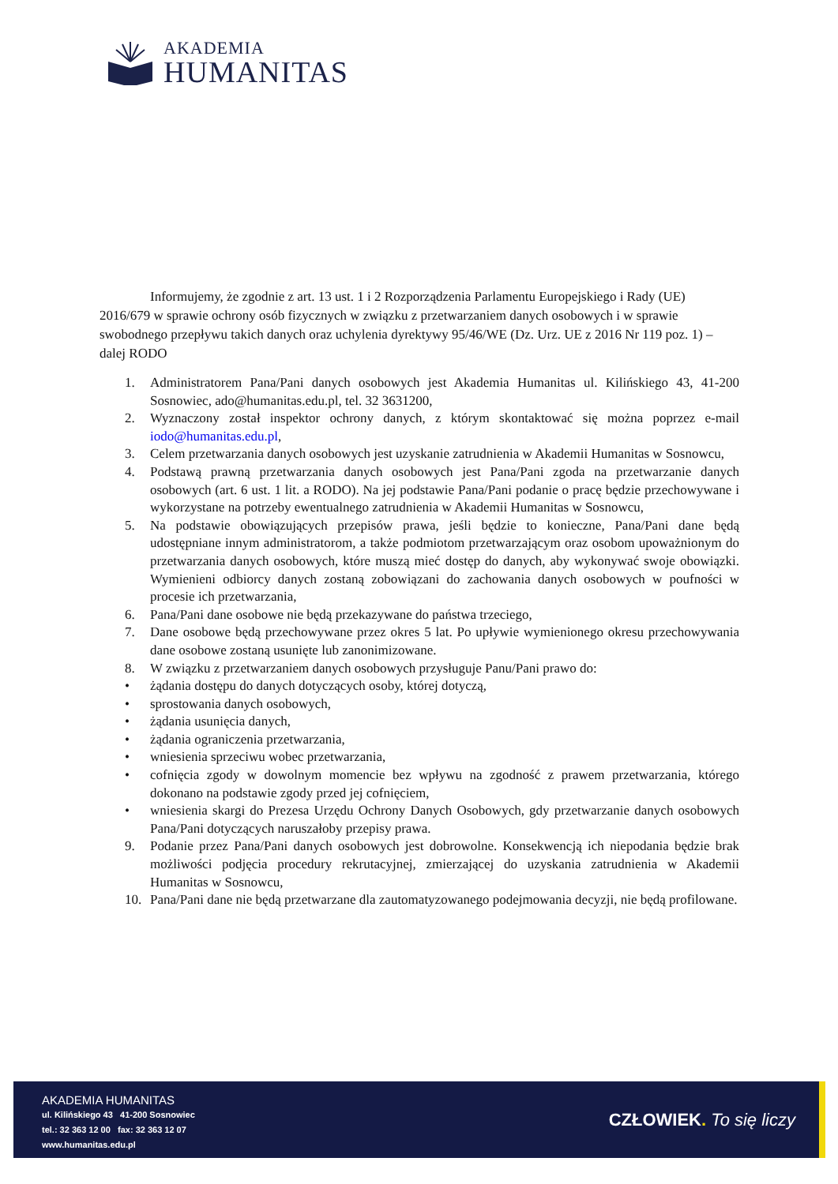AKADEMIA
HUMANITAS
Informujemy, że zgodnie z art. 13 ust. 1 i 2 Rozporządzenia Parlamentu Europejskiego i Rady (UE) 2016/679 w sprawie ochrony osób fizycznych w związku z przetwarzaniem danych osobowych i w sprawie swobodnego przepływu takich danych oraz uchylenia dyrektywy 95/46/WE (Dz. Urz. UE z 2016 Nr 119 poz. 1) – dalej RODO
1. Administratorem Pana/Pani danych osobowych jest Akademia Humanitas ul. Kilińskiego 43, 41-200 Sosnowiec, ado@humanitas.edu.pl, tel. 32 3631200,
2. Wyznaczony został inspektor ochrony danych, z którym skontaktować się można poprzez e-mail iodo@humanitas.edu.pl,
3. Celem przetwarzania danych osobowych jest uzyskanie zatrudnienia w Akademii Humanitas w Sosnowcu,
4. Podstawą prawną przetwarzania danych osobowych jest Pana/Pani zgoda na przetwarzanie danych osobowych (art. 6 ust. 1 lit. a RODO). Na jej podstawie Pana/Pani podanie o pracę będzie przechowywane i wykorzystane na potrzeby ewentualnego zatrudnienia w Akademii Humanitas w Sosnowcu,
5. Na podstawie obowiązujących przepisów prawa, jeśli będzie to konieczne, Pana/Pani dane będą udostępniane innym administratorom, a także podmiotom przetwarzającym oraz osobom upoważnionym do przetwarzania danych osobowych, które muszą mieć dostęp do danych, aby wykonywać swoje obowiązki. Wymienieni odbiorcy danych zostaną zobowiązani do zachowania danych osobowych w poufności w procesie ich przetwarzania,
6. Pana/Pani dane osobowe nie będą przekazywane do państwa trzeciego,
7. Dane osobowe będą przechowywane przez okres 5 lat. Po upływie wymienionego okresu przechowywania dane osobowe zostaną usunięte lub zanonimizowane.
8. W związku z przetwarzaniem danych osobowych przysługuje Panu/Pani prawo do:
• żądania dostępu do danych dotyczących osoby, której dotyczą,
• sprostowania danych osobowych,
• żądania usunięcia danych,
• żądania ograniczenia przetwarzania,
• wniesienia sprzeciwu wobec przetwarzania,
• cofnięcia zgody w dowolnym momencie bez wpływu na zgodność z prawem przetwarzania, którego dokonano na podstawie zgody przed jej cofnięciem,
• wniesienia skargi do Prezesa Urzędu Ochrony Danych Osobowych, gdy przetwarzanie danych osobowych Pana/Pani dotyczących naruszałoby przepisy prawa.
9. Podanie przez Pana/Pani danych osobowych jest dobrowolne. Konsekwencją ich niepodania będzie brak możliwości podjęcia procedury rekrutacyjnej, zmierzającej do uzyskania zatrudnienia w Akademii Humanitas w Sosnowcu,
10. Pana/Pani dane nie będą przetwarzane dla zautomatyzowanego podejmowania decyzji, nie będą profilowane.
AKADEMIA HUMANITAS
ul. Kilińskiego 43 41-200 Sosnowiec
tel.: 32 363 12 00 fax: 32 363 12 07
www.humanitas.edu.pl
CZŁOWIEK. To się liczy